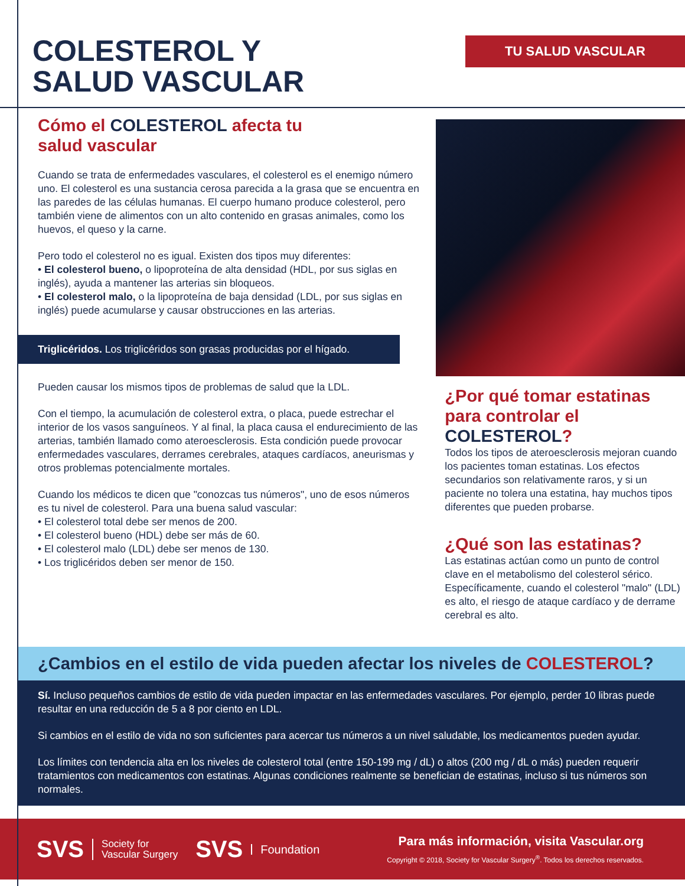COLESTEROL Y
SALUD VASCULAR
TU SALUD VASCULAR
Cómo el COLESTEROL afecta tu
salud vascular
Cuando se trata de enfermedades vasculares, el colesterol es el enemigo número uno. El colesterol es una sustancia cerosa parecida a la grasa que se encuentra en las paredes de las células humanas. El cuerpo humano produce colesterol, pero también viene de alimentos con un alto contenido en grasas animales, como los huevos, el queso y la carne.
Pero todo el colesterol no es igual. Existen dos tipos muy diferentes:
• El colesterol bueno, o lipoproteína de alta densidad (HDL, por sus siglas en inglés), ayuda a mantener las arterias sin bloqueos.
• El colesterol malo, o la lipoproteína de baja densidad (LDL, por sus siglas en inglés) puede acumularse y causar obstrucciones en las arterias.
Triglicéridos. Los triglicéridos son grasas producidas por el hígado.
Pueden causar los mismos tipos de problemas de salud que la LDL.
Con el tiempo, la acumulación de colesterol extra, o placa, puede estrechar el interior de los vasos sanguíneos. Y al final, la placa causa el endurecimiento de las arterias, también llamado como ateroesclerosis. Esta condición puede provocar enfermedades vasculares, derrames cerebrales, ataques cardíacos, aneurismas y otros problemas potencialmente mortales.
Cuando los médicos te dicen que "conozcas tus números", uno de esos números es tu nivel de colesterol. Para una buena salud vascular:
• El colesterol total debe ser menos de 200.
• El colesterol bueno (HDL) debe ser más de 60.
• El colesterol malo (LDL) debe ser menos de 130.
• Los triglicéridos deben ser menor de 150.
¿Por qué tomar estatinas para controlar el COLESTEROL?
Todos los tipos de ateroesclerosis mejoran cuando los pacientes toman estatinas. Los efectos secundarios son relativamente raros, y si un paciente no tolera una estatina, hay muchos tipos diferentes que pueden probarse.
¿Qué son las estatinas?
Las estatinas actúan como un punto de control clave en el metabolismo del colesterol sérico. Específicamente, cuando el colesterol "malo" (LDL) es alto, el riesgo de ataque cardíaco y de derrame cerebral es alto.
¿Cambios en el estilo de vida pueden afectar los niveles de COLESTEROL?
Sí. Incluso pequeños cambios de estilo de vida pueden impactar en las enfermedades vasculares. Por ejemplo, perder 10 libras puede resultar en una reducción de 5 a 8 por ciento en LDL.
Si cambios en el estilo de vida no son suficientes para acercar tus números a un nivel saludable, los medicamentos pueden ayudar.
Los límites con tendencia alta en los niveles de colesterol total (entre 150-199 mg / dL) o altos (200 mg / dL o más) pueden requerir tratamientos con medicamentos con estatinas. Algunas condiciones realmente se benefician de estatinas, incluso si tus números son normales.
SVS Society for
Vascular Surgery SVS Foundation
Para más información, visita Vascular.org
Copyright © 2018, Society for Vascular Surgery<sup>®</sup>. Todos los derechos reservados.